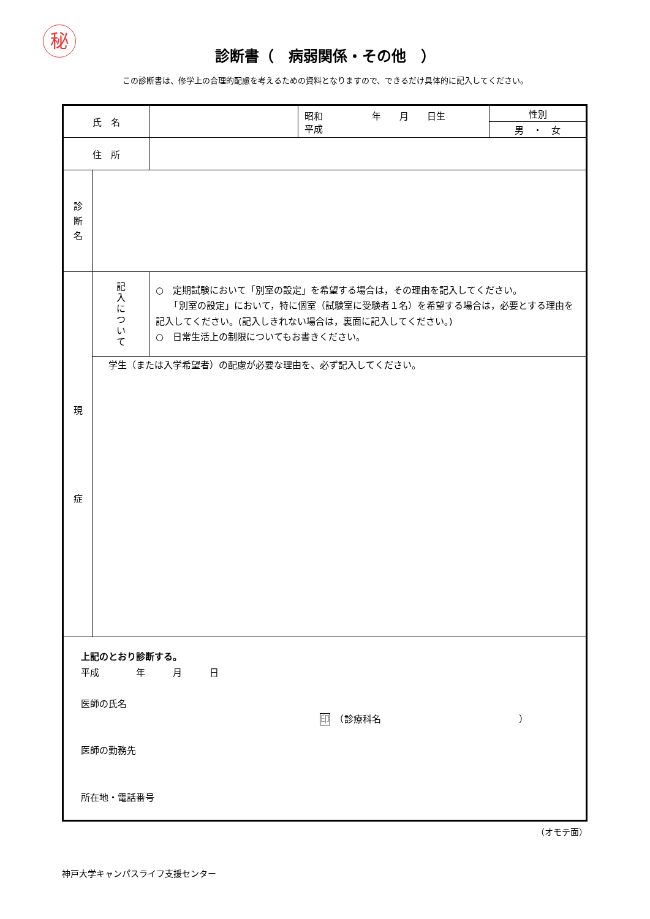秘
診断書（　病弱関係・その他　）
この診断書は、修学上の合理的配慮を考えるための資料となりますので、できるだけ具体的に記入してください。
| 氏 名 | | | 昭和 年 月 日生 平成 | 性別 |
| | | | | 男 ・ 女 |
| 住 所 | | | | |
| 診 断 名 | | | | |
| 現 症 | 記 入 に つ い て | ○ 定期試験において「別室の設定」を希望する場合は，その理由を記入してください。 「別室の設定」において，特に個室（試験室に受験者１名）を希望する場合は，必要とする理由を記入してください。(記入しきれない場合は，裏面に記入してください。) ○ 日常生活上の制限についてもお書きください。 | | |
| | 学生（または入学希望者）の配慮が必要な理由を、必ず記入してください。 | | | |
| 上記のとおり診断する。 平成 年 月 日 医師の氏名 印 （診療科名 ） 医師の勤務先 所在地・電話番号 | | | | |
（オモテ面）
神戸大学キャンパスライフ支援センター